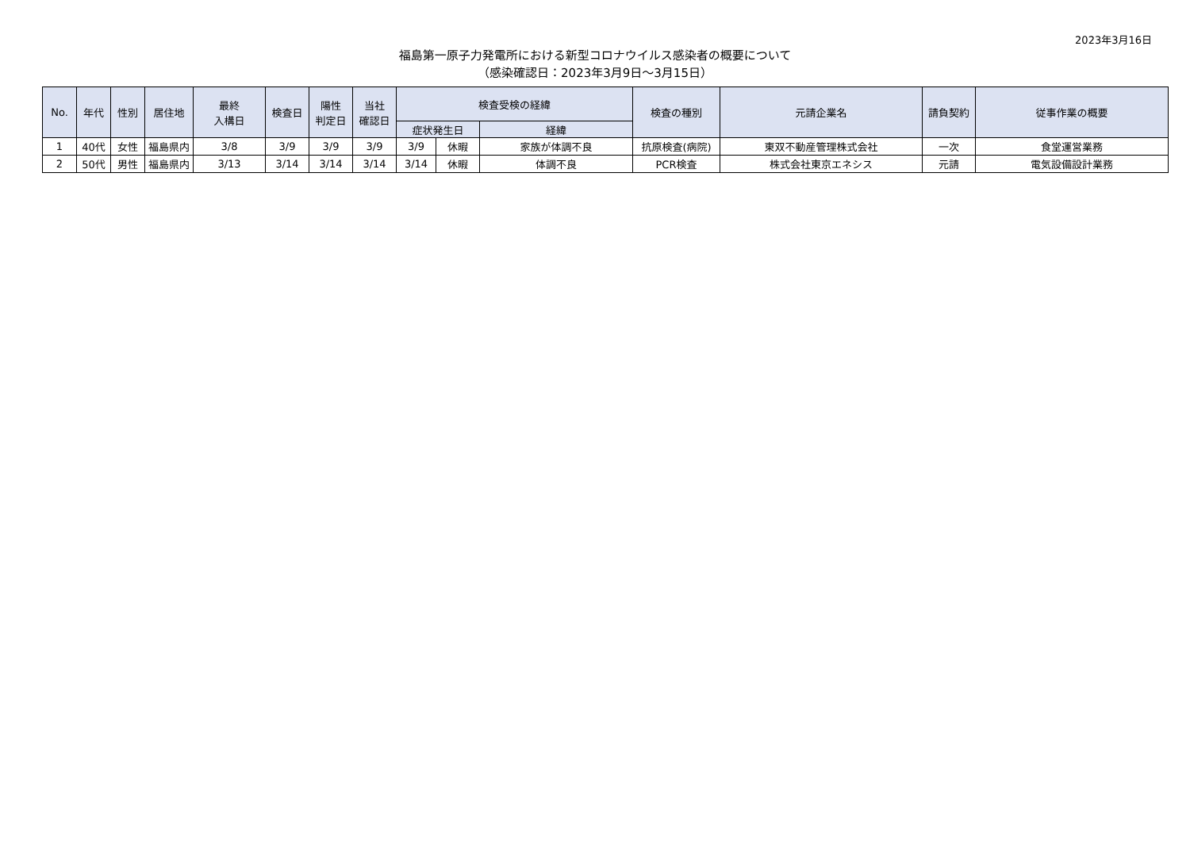2023年3月16日
福島第一原子力発電所における新型コロナウイルス感染者の概要について
（感染確認日：2023年3月9日～3月15日）
| No. | 年代 | 性別 | 居住地 | 最終 入構日 | 検査日 | 陽性 判定日 | 当社 確認日 | 検査受検の経緯 | | | 検査の種別 | 元請企業名 | 請負契約 | 従事作業の概要 |
| --- | --- | --- | --- | --- | --- | --- | --- | --- | --- | --- | --- | --- | --- | --- |
| | | | | | | | | 症状発生日 | | 経緯 | | | | |
| 1 | 40代 | 女性 | 福島県内 | 3/8 | 3/9 | 3/9 | 3/9 | 3/9 | 休暇 | 家族が体調不良 | 抗原検査(病院) | 東双不動産管理株式会社 | 一次 | 食堂運営業務 |
| 2 | 50代 | 男性 | 福島県内 | 3/13 | 3/14 | 3/14 | 3/14 | 3/14 | 休暇 | 体調不良 | PCR検査 | 株式会社東京エネシス | 元請 | 電気設備設計業務 |